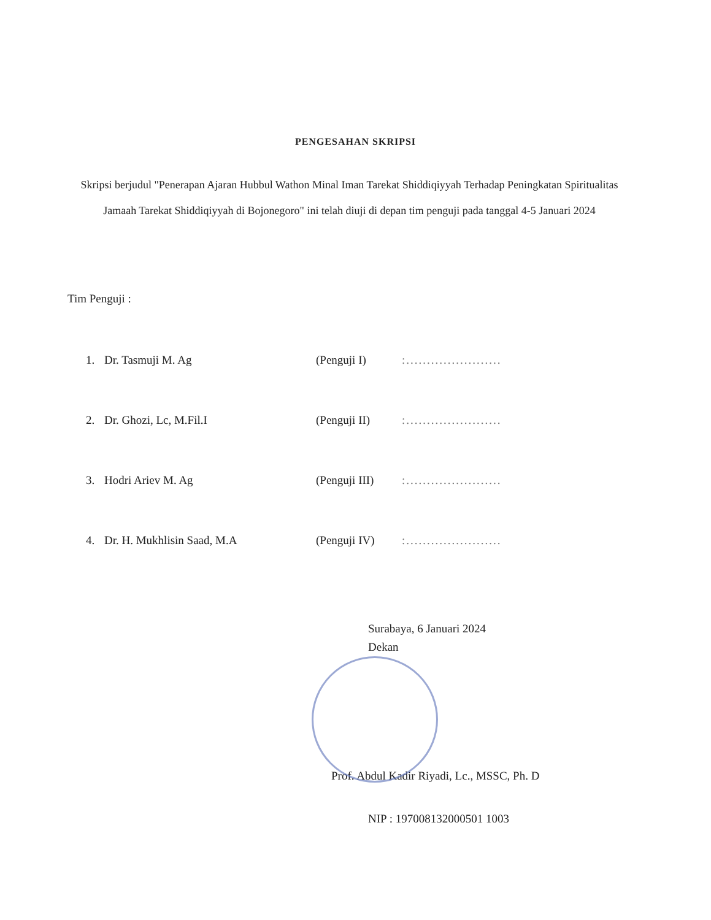PENGESAHAN SKRIPSI
Skripsi berjudul "Penerapan Ajaran Hubbul Wathon Minal Iman Tarekat Shiddiqiyyah Terhadap Peningkatan Spiritualitas Jamaah Tarekat Shiddiqiyyah di Bojonegoro" ini telah diuji di depan tim penguji pada tanggal 4-5 Januari 2024
Tim Penguji :
| 1. | Dr. Tasmuji M. Ag | (Penguji I) | :....................... |
| 2. | Dr. Ghozi, Lc, M.Fil.I | (Penguji II) | :....................... |
| 3. | Hodri Ariev M. Ag | (Penguji III) | :....................... |
| 4. | Dr. H. Mukhlisin Saad, M.A | (Penguji IV) | :....................... |
Surabaya, 6 Januari 2024
Dekan
Prof. Abdul Kadir Riyadi, Lc., MSSC, Ph. D
NIP : 197008132000501 1003